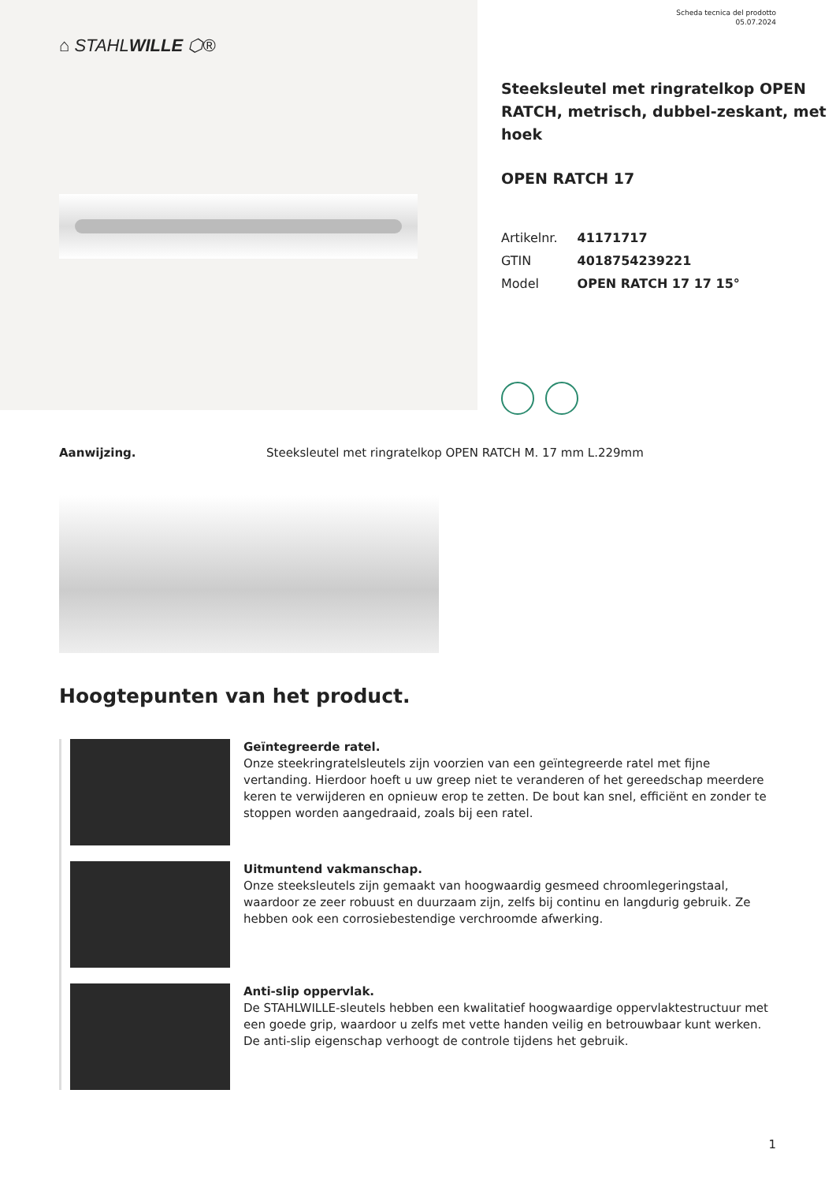⌂ STAHLWILLE ⬡®
Scheda tecnica del prodotto
05.07.2024
Steeksleutel met ringratelkop OPEN RATCH, metrisch, dubbel-zeskant, met hoek
OPEN RATCH 17
| Artikelnr. | 41171717 |
| GTIN | 4018754239221 |
| Model | OPEN RATCH 17 17 15° |
Aanwijzing. Steeksleutel met ringratelkop OPEN RATCH M. 17 mm L.229mm
Hoogtepunten van het product.
Geïntegreerde ratel.
Onze steekringratelsleutels zijn voorzien van een geïntegreerde ratel met fijne vertanding. Hierdoor hoeft u uw greep niet te veranderen of het gereedschap meerdere keren te verwijderen en opnieuw erop te zetten. De bout kan snel, efficiënt en zonder te stoppen worden aangedraaid, zoals bij een ratel.
Uitmuntend vakmanschap.
Onze steeksleutels zijn gemaakt van hoogwaardig gesmeed chroomlegeringstaal, waardoor ze zeer robuust en duurzaam zijn, zelfs bij continu en langdurig gebruik. Ze hebben ook een corrosiebestendige verchroomde afwerking.
Anti-slip oppervlak.
De STAHLWILLE-sleutels hebben een kwalitatief hoogwaardige oppervlaktestructuur met een goede grip, waardoor u zelfs met vette handen veilig en betrouwbaar kunt werken. De anti-slip eigenschap verhoogt de controle tijdens het gebruik.
1